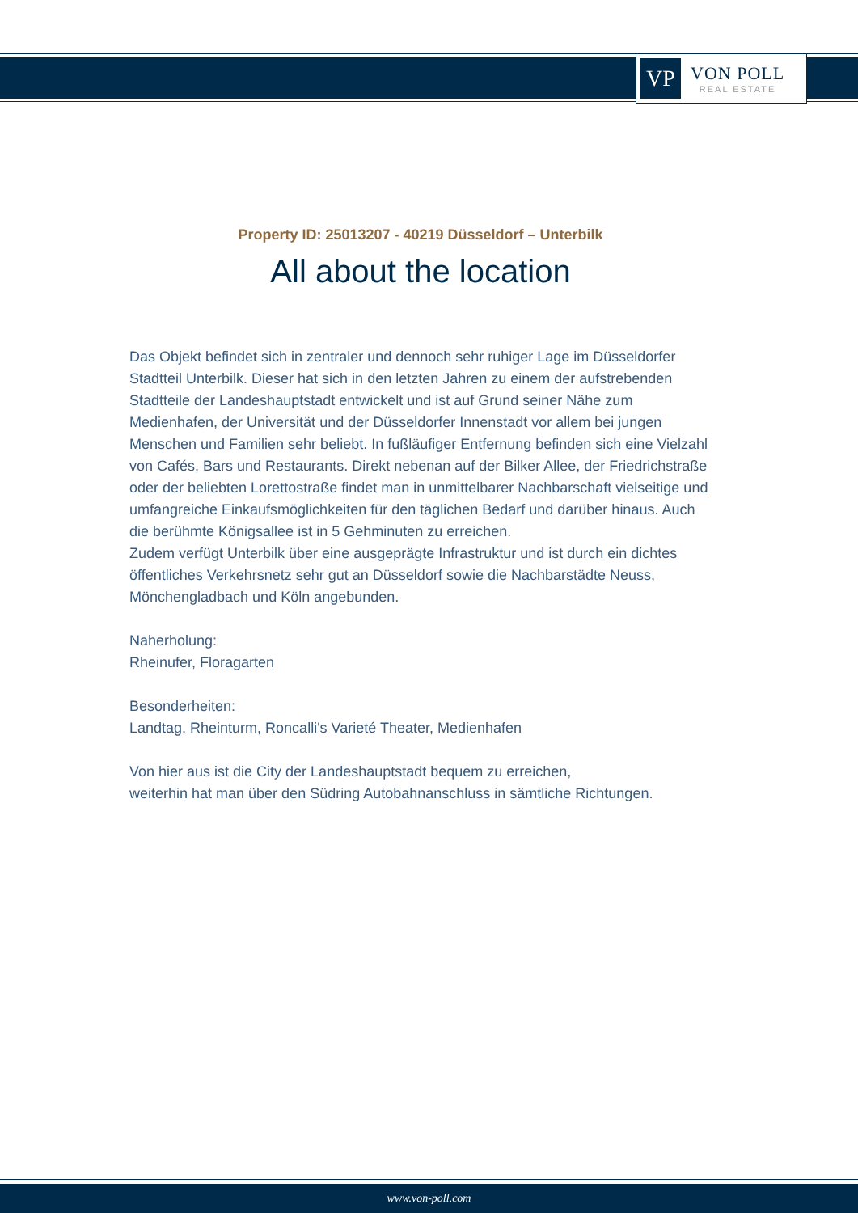VP
VON POLL
REAL ESTATE
Property ID: 25013207 - 40219 Düsseldorf – Unterbilk
All about the location
Das Objekt befindet sich in zentraler und dennoch sehr ruhiger Lage im Düsseldorfer Stadtteil Unterbilk. Dieser hat sich in den letzten Jahren zu einem der aufstrebenden Stadtteile der Landeshauptstadt entwickelt und ist auf Grund seiner Nähe zum Medienhafen, der Universität und der Düsseldorfer Innenstadt vor allem bei jungen Menschen und Familien sehr beliebt. In fußläufiger Entfernung befinden sich eine Vielzahl von Cafés, Bars und Restaurants. Direkt nebenan auf der Bilker Allee, der Friedrichstraße oder der beliebten Lorettostraße findet man in unmittelbarer Nachbarschaft vielseitige und umfangreiche Einkaufsmöglichkeiten für den täglichen Bedarf und darüber hinaus. Auch die berühmte Königsallee ist in 5 Gehminuten zu erreichen.
Zudem verfügt Unterbilk über eine ausgeprägte Infrastruktur und ist durch ein dichtes öffentliches Verkehrsnetz sehr gut an Düsseldorf sowie die Nachbarstädte Neuss, Mönchengladbach und Köln angebunden.
Naherholung:
Rheinufer, Floragarten
Besonderheiten:
Landtag, Rheinturm, Roncalli's Varieté Theater, Medienhafen
Von hier aus ist die City der Landeshauptstadt bequem zu erreichen,
weiterhin hat man über den Südring Autobahnanschluss in sämtliche Richtungen.
www.von-poll.com